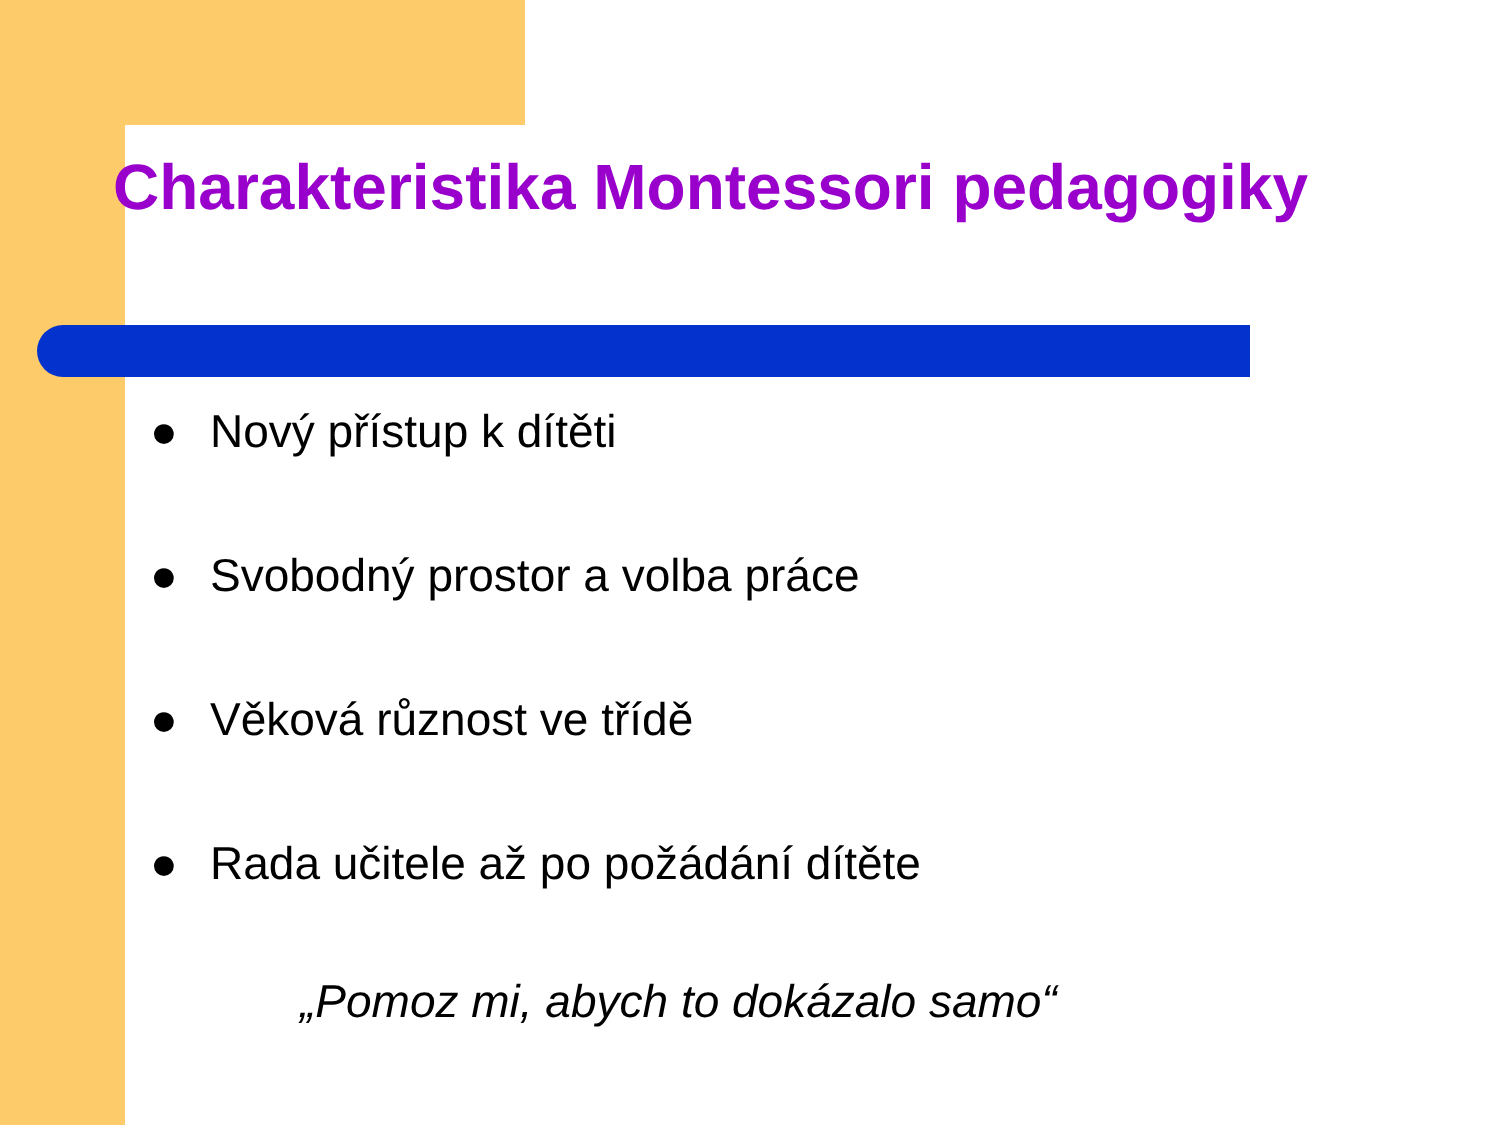Charakteristika Montessori pedagogiky
● Nový přístup k dítěti
● Svobodný prostor a volba práce
● Věková různost ve třídě
● Rada učitele až po požádání dítěte
„Pomoz mi, abych to dokázalo samo“